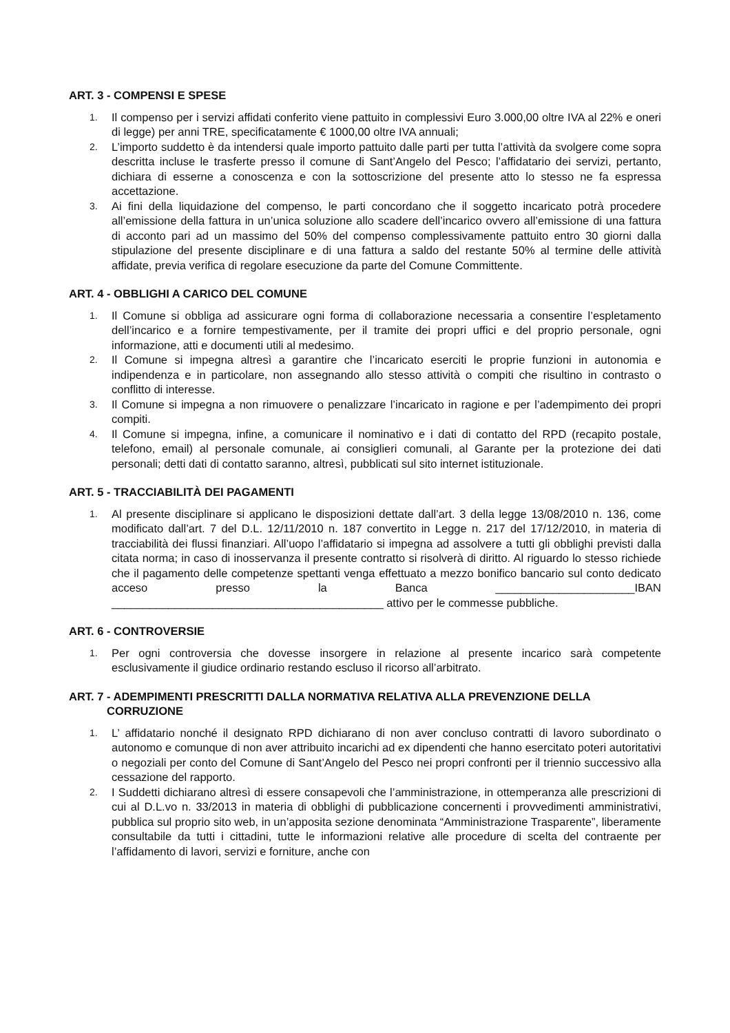ART. 3 - COMPENSI E SPESE
1. Il compenso per i servizi affidati conferito viene pattuito in complessivi Euro 3.000,00 oltre IVA al 22% e oneri di legge) per anni TRE, specificatamente € 1000,00 oltre IVA annuali;
2. L’importo suddetto è da intendersi quale importo pattuito dalle parti per tutta l’attività da svolgere come sopra descritta incluse le trasferte presso il comune di Sant’Angelo del Pesco; l’affidatario dei servizi, pertanto, dichiara di esserne a conoscenza e con la sottoscrizione del presente atto lo stesso ne fa espressa accettazione.
3. Ai fini della liquidazione del compenso, le parti concordano che il soggetto incaricato potrà procedere all’emissione della fattura in un’unica soluzione allo scadere dell’incarico ovvero all’emissione di una fattura di acconto pari ad un massimo del 50% del compenso complessivamente pattuito entro 30 giorni dalla stipulazione del presente disciplinare e di una fattura a saldo del restante 50% al termine delle attività affidate, previa verifica di regolare esecuzione da parte del Comune Committente.
ART. 4 - OBBLIGHI A CARICO DEL COMUNE
1. Il Comune si obbliga ad assicurare ogni forma di collaborazione necessaria a consentire l’espletamento dell’incarico e a fornire tempestivamente, per il tramite dei propri uffici e del proprio personale, ogni informazione, atti e documenti utili al medesimo.
2. Il Comune si impegna altresì a garantire che l’incaricato eserciti le proprie funzioni in autonomia e indipendenza e in particolare, non assegnando allo stesso attività o compiti che risultino in contrasto o conflitto di interesse.
3. Il Comune si impegna a non rimuovere o penalizzare l’incaricato in ragione e per l’adempimento dei propri compiti.
4. Il Comune si impegna, infine, a comunicare il nominativo e i dati di contatto del RPD (recapito postale, telefono, email) al personale comunale, ai consiglieri comunali, al Garante per la protezione dei dati personali; detti dati di contatto saranno, altresì, pubblicati sul sito internet istituzionale.
ART. 5 - TRACCIABILITÀ DEI PAGAMENTI
1. Al presente disciplinare si applicano le disposizioni dettate dall’art. 3 della legge 13/08/2010 n. 136, come modificato dall’art. 7 del D.L. 12/11/2010 n. 187 convertito in Legge n. 217 del 17/12/2010, in materia di tracciabilità dei flussi finanziari. All’uopo l’affidatario si impegna ad assolvere a tutti gli obblighi previsti dalla citata norma; in caso di inosservanza il presente contratto si risolverà di diritto. Al riguardo lo stesso richiede che il pagamento delle competenze spettanti venga effettuato a mezzo bonifico bancario sul conto dedicato acceso presso la Banca ______________________IBAN ___________________________________________ attivo per le commesse pubbliche.
ART. 6 - CONTROVERSIE
1. Per ogni controversia che dovesse insorgere in relazione al presente incarico sarà competente esclusivamente il giudice ordinario restando escluso il ricorso all’arbitrato.
ART. 7 - ADEMPIMENTI PRESCRITTI DALLA NORMATIVA RELATIVA ALLA PREVENZIONE DELLA
CORRUZIONE
1. L’ affidatario nonché il designato RPD dichiarano di non aver concluso contratti di lavoro subordinato o autonomo e comunque di non aver attribuito incarichi ad ex dipendenti che hanno esercitato poteri autoritativi o negoziali per conto del Comune di Sant’Angelo del Pesco nei propri confronti per il triennio successivo alla cessazione del rapporto.
2. I Suddetti dichiarano altresì di essere consapevoli che l’amministrazione, in ottemperanza alle prescrizioni di cui al D.L.vo n. 33/2013 in materia di obblighi di pubblicazione concernenti i provvedimenti amministrativi, pubblica sul proprio sito web, in un’apposita sezione denominata “Amministrazione Trasparente”, liberamente consultabile da tutti i cittadini, tutte le informazioni relative alle procedure di scelta del contraente per l’affidamento di lavori, servizi e forniture, anche con